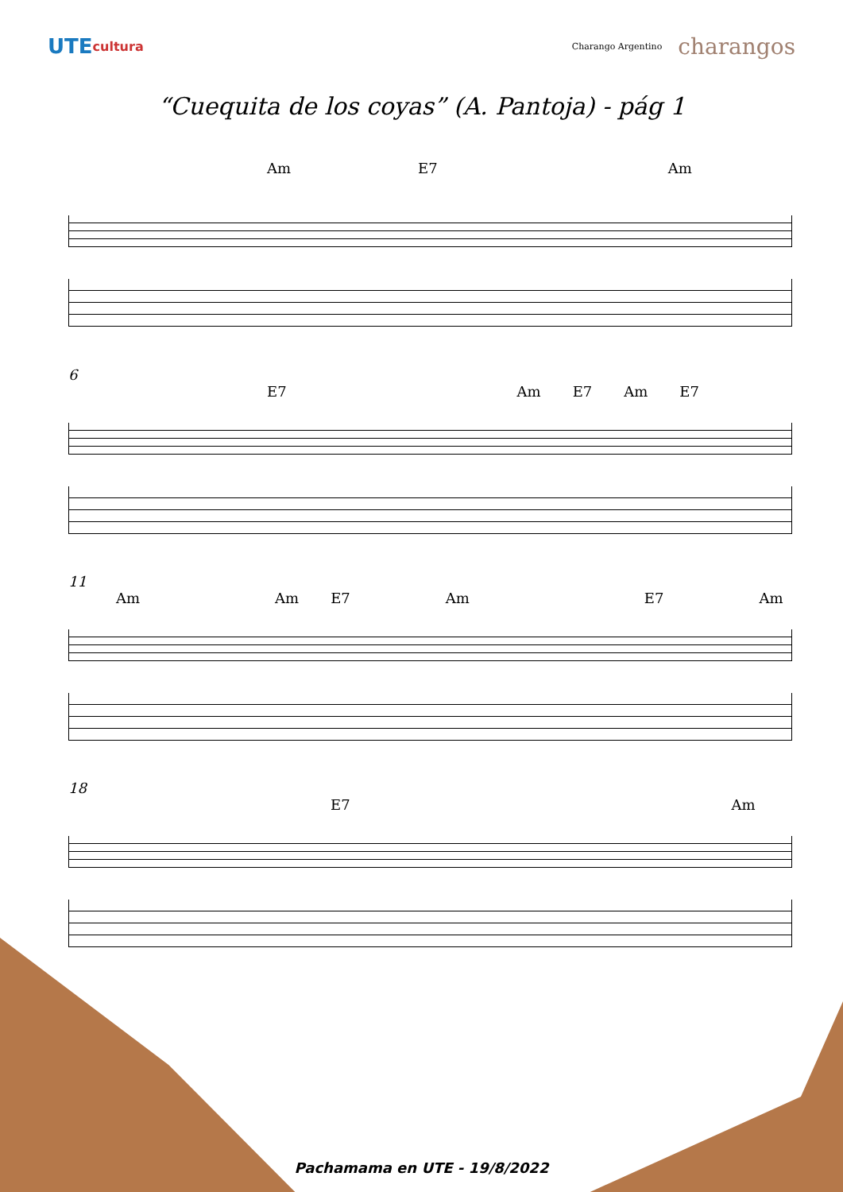UTE cultura Charango Argentino charangos
“Cuequita de los coyas” (A. Pantoja) - pág 1
Am E7 Am
6
E7 Am E7 Am E7
11
Am Am E7 Am E7 Am
18
E7 Am
Pachamama en UTE - 19/8/2022